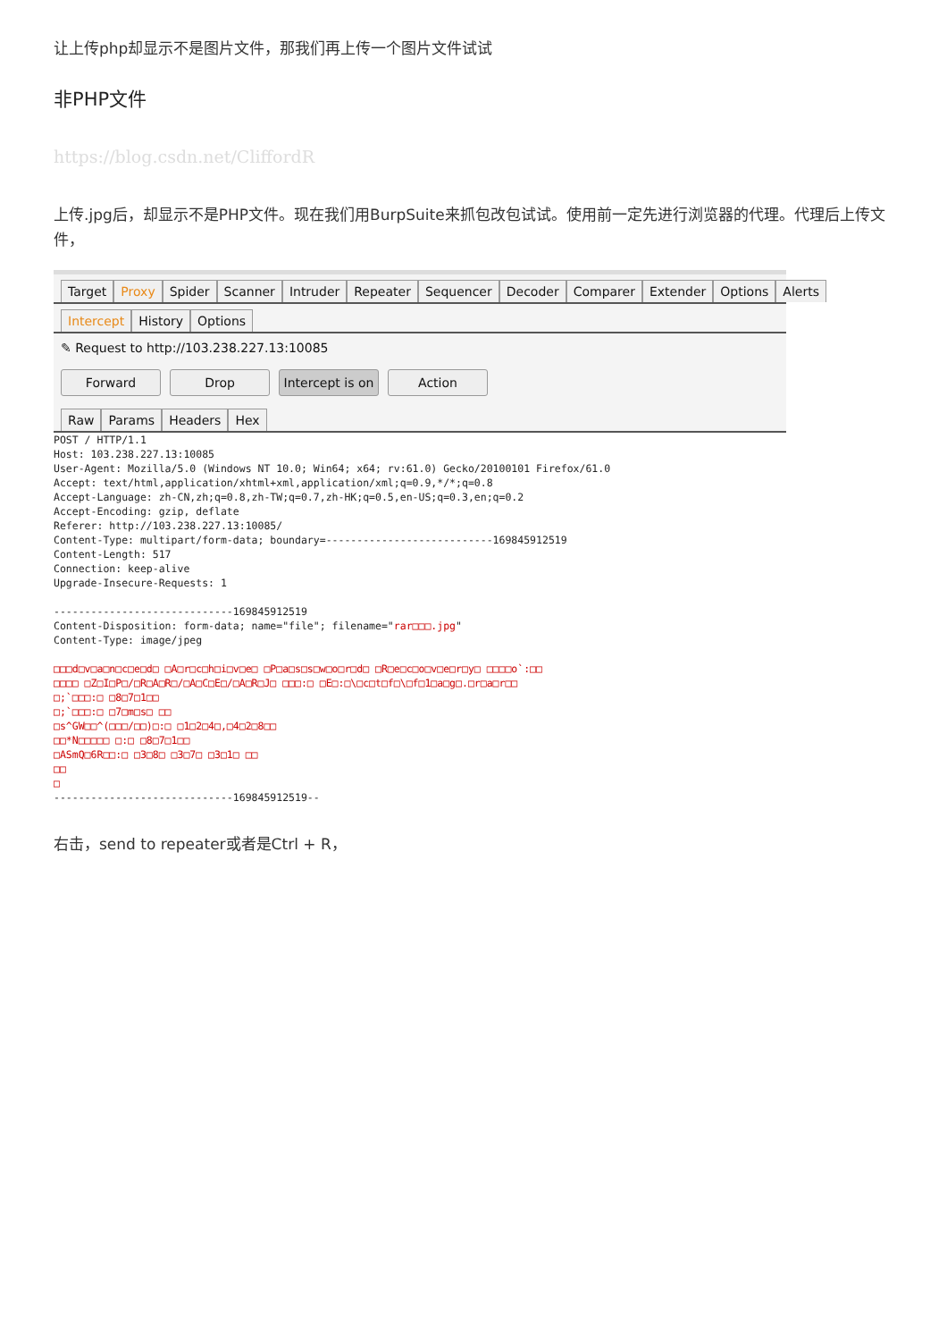让上传php却显示不是图片文件，那我们再上传一个图片文件试试
非PHP文件
https://blog.csdn.net/CliffordR
上传.jpg后，却显示不是PHP文件。现在我们用BurpSuite来抓包改包试试。使用前一定先进行浏览器的代理。代理后上传文件，
Target Proxy Spider Scanner Intruder Repeater Sequencer Decoder Comparer Extender Options Alerts
Intercept History Options
✎ Request to http://103.238.227.13:10085
Forward Drop Intercept is on Action
Raw Params Headers Hex
POST / HTTP/1.1
Host: 103.238.227.13:10085
User-Agent: Mozilla/5.0 (Windows NT 10.0; Win64; x64; rv:61.0) Gecko/20100101 Firefox/61.0
Accept: text/html,application/xhtml+xml,application/xml;q=0.9,*/*;q=0.8
Accept-Language: zh-CN,zh;q=0.8,zh-TW;q=0.7,zh-HK;q=0.5,en-US;q=0.3,en;q=0.2
Accept-Encoding: gzip, deflate
Referer: http://103.238.227.13:10085/
Content-Type: multipart/form-data; boundary=---------------------------169845912519
Content-Length: 517
Connection: keep-alive
Upgrade-Insecure-Requests: 1

-----------------------------169845912519
Content-Disposition: form-data; name="file"; filename="rar□□□.jpg"
Content-Type: image/jpeg

□□□d□v□a□n□c□e□d□ □A□r□c□h□i□v□e□ □P□a□s□s□w□o□r□d□ □R□e□c□o□v□e□r□y□ □□□□o`:□□
□□□□ □Z□I□P□/□R□A□R□/□A□C□E□/□A□R□J□ □□□:□ □E□:□\□c□t□f□\□f□1□a□g□.□r□a□r□□
□;`□□□:□ □8□7□1□□
□;`□□□:□ □7□m□s□ □□
□s^GW□□^(□□□/□□)□:□ □1□2□4□,□4□2□8□□
□□*N□□□□□ □:□ □8□7□1□□
□ASmQ□6R□□:□ □3□8□ □3□7□ □3□1□ □□
□□
□
-----------------------------169845912519--
右击，send to repeater或者是Ctrl + R，